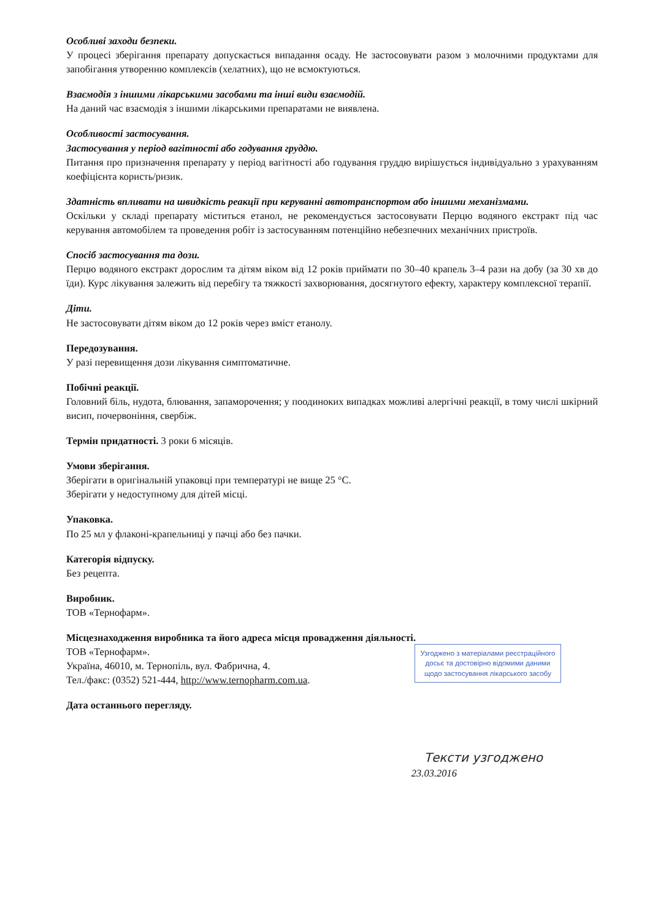Особливі заходи безпеки.
У процесі зберігання препарату допускається випадання осаду. Не застосовувати разом з молочними продуктами для запобігання утворенню комплексів (хелатних), що не всмоктуються.
Взаємодія з іншими лікарськими засобами та інші види взаємодій.
На даний час взаємодія з іншими лікарськими препаратами не виявлена.
Особливості застосування.
Застосування у період вагітності або годування груддю.
Питання про призначення препарату у період вагітності або годування груддю вирішується індивідуально з урахуванням коефіцієнта користь/ризик.
Здатність впливати на швидкість реакції при керуванні автотранспортом або іншими механізмами.
Оскільки у складі препарату міститься етанол, не рекомендується застосовувати Перцю водяного екстракт під час керування автомобілем та проведення робіт із застосуванням потенційно небезпечних механічних пристроїв.
Спосіб застосування та дози.
Перцю водяного екстракт дорослим та дітям віком від 12 років приймати по 30–40 крапель 3–4 рази на добу (за 30 хв до їди). Курс лікування залежить від перебігу та тяжкості захворювання, досягнутого ефекту, характеру комплексної терапії.
Діти.
Не застосовувати дітям віком до 12 років через вміст етанолу.
Передозування.
У разі перевищення дози лікування симптоматичне.
Побічні реакції.
Головний біль, нудота, блювання, запаморочення; у поодиноких випадках можливі алергічні реакції, в тому числі шкірний висип, почервоніння, свербіж.
Термін придатності. 3 роки 6 місяців.
Умови зберігання.
Зберігати в оригінальній упаковці при температурі не вище 25 °С.
Зберігати у недоступному для дітей місці.
Упаковка.
По 25 мл у флаконі-крапельниці у пачці або без пачки.
Категорія відпуску.
Без рецепта.
Виробник.
ТОВ «Тернофарм».
Місцезнаходження виробника та його адреса місця провадження діяльності.
ТОВ «Тернофарм».
Україна, 46010, м. Тернопіль, вул. Фабрична, 4.
Тел./факс: (0352) 521-444, http://www.ternopharm.com.ua.
Узгоджено з матеріалами реєстраційного досьє та достовірно відомими даними щодо застосування лікарського засобу
Дата останнього перегляду.
Тексти узгоджено
23.03.2016